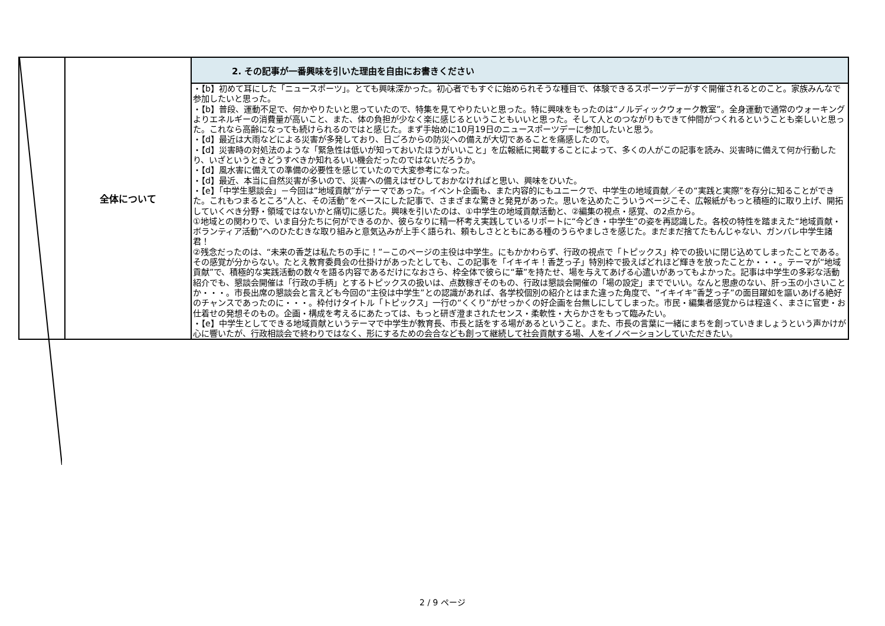| | 全体について | 2. その記事が一番興味を引いた理由を自由にお書きください |
| | | ・【b】初めて耳にした「ニュースポーツ」。とても興味深かった。初心者でもすぐに始められそうな種目で、体験できるスポーツデーがすぐ開催されるとのこと。家族みんなで参加したいと思った。 ・【b】普段、運動不足で、何かやりたいと思っていたので、特集を見てやりたいと思った。特に興味をもったのは“ノルディックウォーク教室”。全身運動で通常のウォーキングよりエネルギーの消費量が高いこと、また、体の負担が少なく楽に感じるということもいいと思った。そして人とのつながりもできて仲間がつくれるということも楽しいと思った。これなら高齢になっても続けられるのではと感じた。まず手始めに10月19日のニュースポーツデーに参加したいと思う。 ・【d】最近は大雨などによる災害が多発しており、日ごろからの防災への備えが大切であることを痛感したので。 ・【d】災害時の対処法のような「緊急性は低いが知っておいたほうがいいこと」を広報紙に掲載することによって、多くの人がこの記事を読み、災害時に備えて何か行動したり、いざというときどうすべきか知れるいい機会だったのではないだろうか。 ・【d】風水害に備えての準備の必要性を感じていたので大変参考になった。 ・【d】最近、本当に自然災害が多いので、災害への備えはぜひしておかなければと思い、興味をひいた。 ・【e】「中学生懇談会」－今回は“地域貢献”がテーマであった。イベント企画も、また内容的にもユニークで、中学生の地域貢献／その“実践と実際”を存分に知ることができた。これもつまるところ“人と、その活動”をベースにした記事で、さまざまな驚きと発見があった。思いを込めたこういうページこそ、広報紙がもっと積極的に取り上げ、開拓していくべき分野・領域ではないかと痛切に感じた。興味を引いたのは、①中学生の地域貢献活動と、②編集の視点・感覚、の2点から。 ①地域との関わりで、いま自分たちに何ができるのか、彼らなりに精一杯考え実践しているリポートに“今どき・中学生”の姿を再認識した。各校の特性を踏まえた“地域貢献・ボランティア活動”へのひたむきな取り組みと意気込みが上手く語られ、頼もしさとともにある種のうらやましさを感じた。まだまだ捨てたもんじゃない、ガンバレ中学生諸君！ ②残念だったのは、“未来の香芝は私たちの手に！”－このページの主役は中学生。にもかかわらず、行政の視点で「トピックス」枠での扱いに閉じ込めてしまったことである。その感覚が分からない。たとえ教育委員会の仕掛けがあったとしても、この記事を「イキイキ！香芝っ子」特別枠で扱えばどれほど輝きを放ったことか・・・。テーマが“地域貢献”で、積極的な実践活動の数々を語る内容であるだけになおさら、枠全体で彼らに“華”を持たせ、場を与えてあげる心遣いがあってもよかった。記事は中学生の多彩な活動紹介でも、懇談会開催は「行政の手柄」とするトピックスの扱いは、点数稼ぎそのもの、行政は懇談会開催の「場の設定」まででいい。なんと思慮のない、肝っ玉の小さいことか・・・。市長出席の懇談会と言えども今回の“主役は中学生”との認識があれば、各学校個別の紹介とはまた違った角度で、“イキイキ”香芝っ子”の面目躍如を謳いあげる絶好のチャンスであったのに・・・。枠付けタイトル「トピックス」一行の“くくり”がせっかくの好企画を台無しにしてしまった。市民・編集者感覚からは程遠く、まさに官吏・お仕着せの発想そのもの。企画・構成を考えるにあたっては、もっと研ぎ澄まされたセンス・柔軟性・大らかさをもって臨みたい。 ・【e】中学生としてできる地域貢献というテーマで中学生が教育長、市長と話をする場があるということ。また、市長の言葉に一緒にまちを創っていきましょうという声かけが心に響いたが、行政相談会で終わりではなく、形にするための会合なども創って継続して社会貢献する場、人をイノベーションしていただきたい。 |
2 / 9 ページ